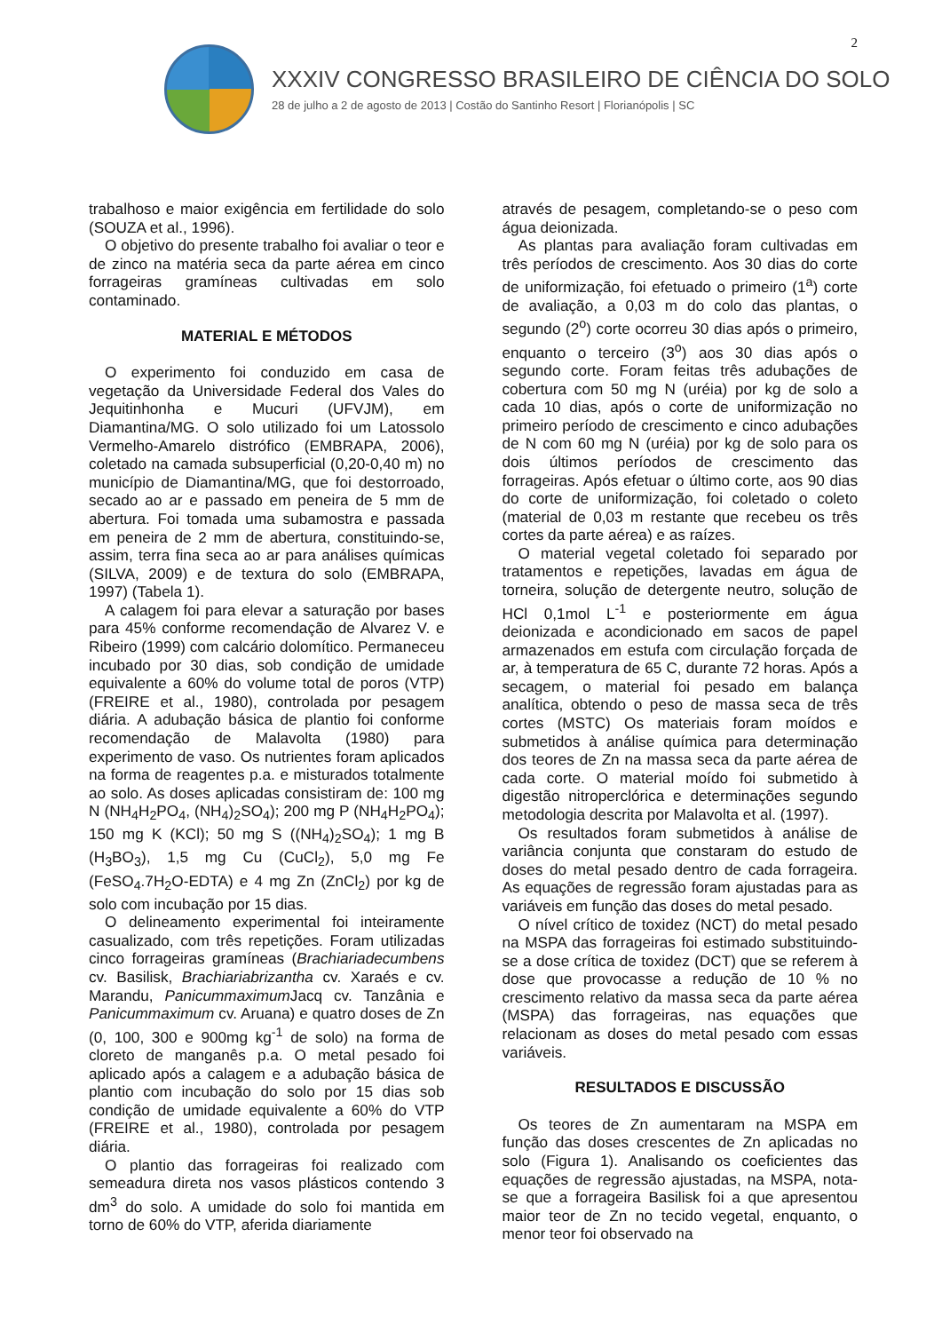2
XXXIV CONGRESSO BRASILEIRO DE CIÊNCIA DO SOLO
28 de julho a 2 de agosto de 2013 | Costão do Santinho Resort | Florianópolis | SC
trabalhoso e maior exigência em fertilidade do solo (SOUZA et al., 1996).
O objetivo do presente trabalho foi avaliar o teor e de zinco na matéria seca da parte aérea em cinco forrageiras gramíneas cultivadas em solo contaminado.
MATERIAL E MÉTODOS
O experimento foi conduzido em casa de vegetação da Universidade Federal dos Vales do Jequitinhonha e Mucuri (UFVJM), em Diamantina/MG. O solo utilizado foi um Latossolo Vermelho-Amarelo distrófico (EMBRAPA, 2006), coletado na camada subsuperficial (0,20-0,40 m) no município de Diamantina/MG, que foi destorroado, secado ao ar e passado em peneira de 5 mm de abertura. Foi tomada uma subamostra e passada em peneira de 2 mm de abertura, constituindo-se, assim, terra fina seca ao ar para análises químicas (SILVA, 2009) e de textura do solo (EMBRAPA, 1997) (Tabela 1).
A calagem foi para elevar a saturação por bases para 45% conforme recomendação de Alvarez V. e Ribeiro (1999) com calcário dolomítico. Permaneceu incubado por 30 dias, sob condição de umidade equivalente a 60% do volume total de poros (VTP) (FREIRE et al., 1980), controlada por pesagem diária. A adubação básica de plantio foi conforme recomendação de Malavolta (1980) para experimento de vaso. Os nutrientes foram aplicados na forma de reagentes p.a. e misturados totalmente ao solo. As doses aplicadas consistiram de: 100 mg N (NH<sub>4</sub>H<sub>2</sub>PO<sub>4</sub>, (NH<sub>4</sub>)<sub>2</sub>SO<sub>4</sub>); 200 mg P (NH<sub>4</sub>H<sub>2</sub>PO<sub>4</sub>); 150 mg K (KCl); 50 mg S ((NH<sub>4</sub>)<sub>2</sub>SO<sub>4</sub>); 1 mg B (H<sub>3</sub>BO<sub>3</sub>), 1,5 mg Cu (CuCl<sub>2</sub>), 5,0 mg Fe (FeSO<sub>4</sub>.7H<sub>2</sub>O-EDTA) e 4 mg Zn (ZnCl<sub>2</sub>) por kg de solo com incubação por 15 dias.
O delineamento experimental foi inteiramente casualizado, com três repetições. Foram utilizadas cinco forrageiras gramíneas (Brachiariadecumbens cv. Basilisk, Brachiariabrizantha cv. Xaraés e cv. Marandu, Panicummaximum Jacq cv. Tanzânia e Panicummaximum cv. Aruana) e quatro doses de Zn (0, 100, 300 e 900mg kg<sup>-1</sup> de solo) na forma de cloreto de manganês p.a. O metal pesado foi aplicado após a calagem e a adubação básica de plantio com incubação do solo por 15 dias sob condição de umidade equivalente a 60% do VTP (FREIRE et al., 1980), controlada por pesagem diária.
O plantio das forrageiras foi realizado com semeadura direta nos vasos plásticos contendo 3 dm<sup>3</sup> do solo. A umidade do solo foi mantida em torno de 60% do VTP, aferida diariamente
através de pesagem, completando-se o peso com água deionizada.
As plantas para avaliação foram cultivadas em três períodos de crescimento. Aos 30 dias do corte de uniformização, foi efetuado o primeiro (1<sup>a</sup>) corte de avaliação, a 0,03 m do colo das plantas, o segundo (2<sup>o</sup>) corte ocorreu 30 dias após o primeiro, enquanto o terceiro (3<sup>o</sup>) aos 30 dias após o segundo corte. Foram feitas três adubações de cobertura com 50 mg N (uréia) por kg de solo a cada 10 dias, após o corte de uniformização no primeiro período de crescimento e cinco adubações de N com 60 mg N (uréia) por kg de solo para os dois últimos períodos de crescimento das forrageiras. Após efetuar o último corte, aos 90 dias do corte de uniformização, foi coletado o coleto (material de 0,03 m restante que recebeu os três cortes da parte aérea) e as raízes.
O material vegetal coletado foi separado por tratamentos e repetições, lavadas em água de torneira, solução de detergente neutro, solução de HCl 0,1mol L<sup>-1</sup> e posteriormente em água deionizada e acondicionado em sacos de papel armazenados em estufa com circulação forçada de ar, à temperatura de 65 C, durante 72 horas. Após a secagem, o material foi pesado em balança analítica, obtendo o peso de massa seca de três cortes (MSTC) Os materiais foram moídos e submetidos à análise química para determinação dos teores de Zn na massa seca da parte aérea de cada corte. O material moído foi submetido à digestão nitroperclórica e determinações segundo metodologia descrita por Malavolta et al. (1997).
Os resultados foram submetidos à análise de variância conjunta que constaram do estudo de doses do metal pesado dentro de cada forrageira. As equações de regressão foram ajustadas para as variáveis em função das doses do metal pesado.
O nível crítico de toxidez (NCT) do metal pesado na MSPA das forrageiras foi estimado substituindo-se a dose crítica de toxidez (DCT) que se referem à dose que provocasse a redução de 10 % no crescimento relativo da massa seca da parte aérea (MSPA) das forrageiras, nas equações que relacionam as doses do metal pesado com essas variáveis.
RESULTADOS E DISCUSSÃO
Os teores de Zn aumentaram na MSPA em função das doses crescentes de Zn aplicadas no solo (Figura 1). Analisando os coeficientes das equações de regressão ajustadas, na MSPA, nota-se que a forrageira Basilisk foi a que apresentou maior teor de Zn no tecido vegetal, enquanto, o menor teor foi observado na